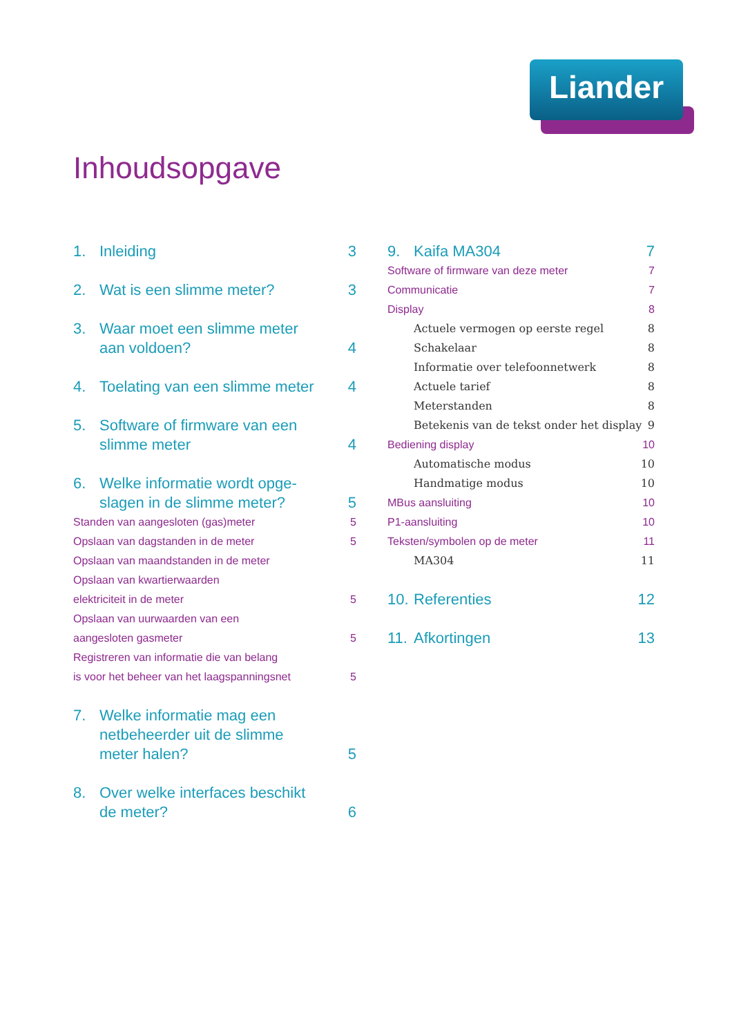Liander
Inhoudsopgave
1. Inleiding 3
2. Wat is een slimme meter? 3
3. Waar moet een slimme meter
aan voldoen? 4
4. Toelating van een slimme meter 4
5. Software of firmware van een
slimme meter 4
6. Welke informatie wordt opge-
slagen in de slimme meter? 5
Standen van aangesloten (gas)meter 5
Opslaan van dagstanden in de meter 5
Opslaan van maandstanden in de meter
Opslaan van kwartierwaarden
elektriciteit in de meter 5
Opslaan van uurwaarden van een
aangesloten gasmeter 5
Registreren van informatie die van belang
is voor het beheer van het laagspanningsnet 5
7. Welke informatie mag een
netbeheerder uit de slimme
meter halen? 5
8. Over welke interfaces beschikt
de meter? 6
9. Kaifa MA304 7
Software of firmware van deze meter 7
Communicatie 7
Display 8
Actuele vermogen op eerste regel 8
Schakelaar 8
Informatie over telefoonnetwerk 8
Actuele tarief 8
Meterstanden 8
Betekenis van de tekst onder het display 9
Bediening display 10
Automatische modus 10
Handmatige modus 10
MBus aansluiting 10
P1-aansluiting 10
Teksten/symbolen op de meter 11
MA304 11
10. Referenties 12
11. Afkortingen 13